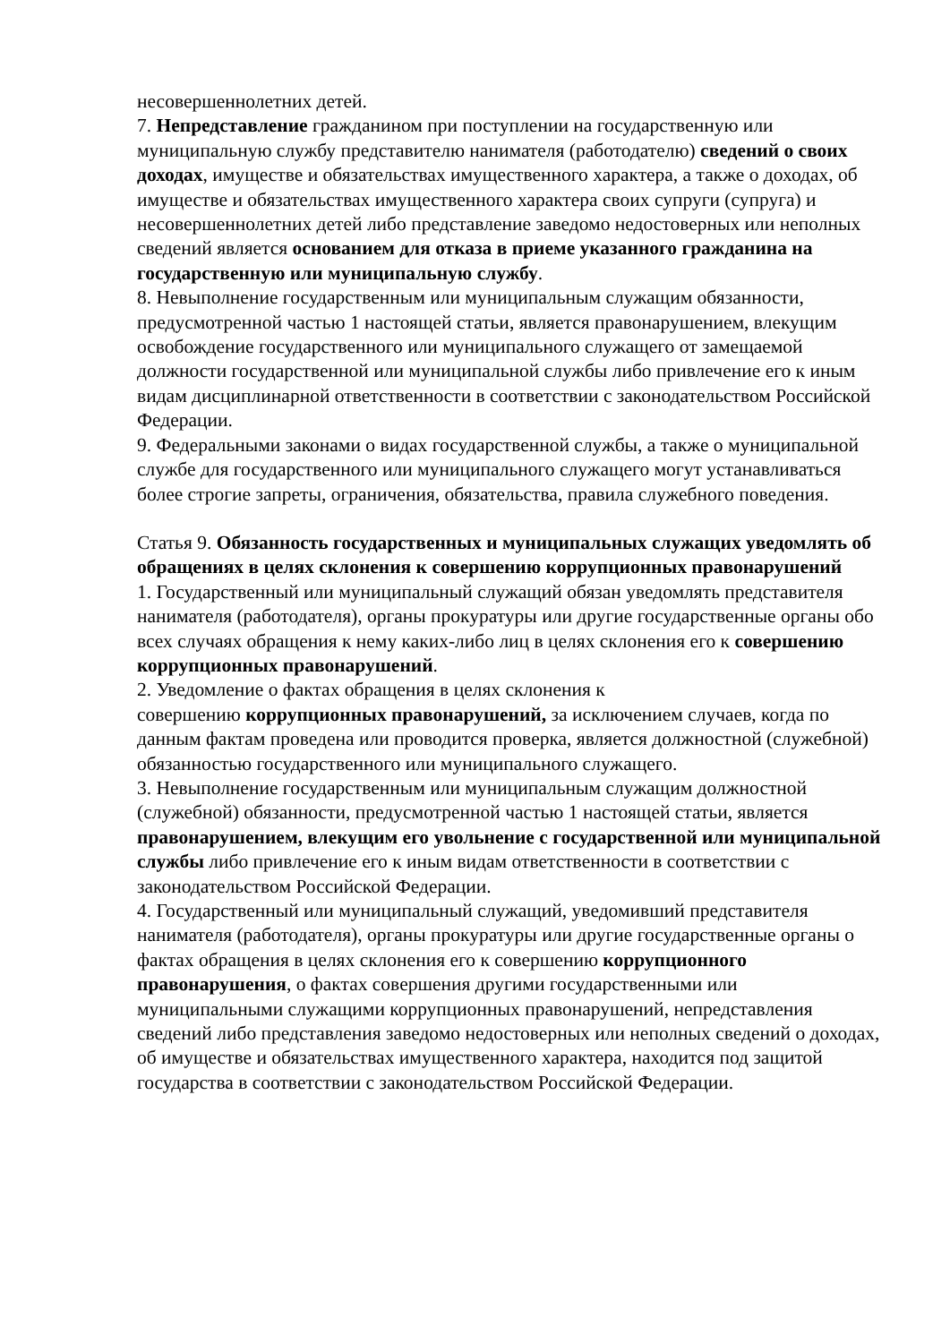несовершеннолетних детей.
7. Непредставление гражданином при поступлении на государственную или муниципальную службу представителю нанимателя (работодателю) сведений о своих доходах, имуществе и обязательствах имущественного характера, а также о доходах, об имуществе и обязательствах имущественного характера своих супруги (супруга) и несовершеннолетних детей либо представление заведомо недостоверных или неполных сведений является основанием для отказа в приеме указанного гражданина на государственную или муниципальную службу.
8. Невыполнение государственным или муниципальным служащим обязанности, предусмотренной частью 1 настоящей статьи, является правонарушением, влекущим освобождение государственного или муниципального служащего от замещаемой должности государственной или муниципальной службы либо привлечение его к иным видам дисциплинарной ответственности в соответствии с законодательством Российской Федерации.
9. Федеральными законами о видах государственной службы, а также о муниципальной службе для государственного или муниципального служащего могут устанавливаться более строгие запреты, ограничения, обязательства, правила служебного поведения.
Статья 9. Обязанность государственных и муниципальных служащих уведомлять об обращениях в целях склонения к совершению коррупционных правонарушений
1. Государственный или муниципальный служащий обязан уведомлять представителя нанимателя (работодателя), органы прокуратуры или другие государственные органы обо всех случаях обращения к нему каких-либо лиц в целях склонения его к совершению коррупционных правонарушений.
2. Уведомление о фактах обращения в целях склонения к
совершению коррупционных правонарушений, за исключением случаев, когда по данным фактам проведена или проводится проверка, является должностной (служебной) обязанностью государственного или муниципального служащего.
3. Невыполнение государственным или муниципальным служащим должностной (служебной) обязанности, предусмотренной частью 1 настоящей статьи, является правонарушением, влекущим его увольнение с государственной или муниципальной службы либо привлечение его к иным видам ответственности в соответствии с законодательством Российской Федерации.
4. Государственный или муниципальный служащий, уведомивший представителя нанимателя (работодателя), органы прокуратуры или другие государственные органы о фактах обращения в целях склонения его к совершению коррупционного правонарушения, о фактах совершения другими государственными или муниципальными служащими коррупционных правонарушений, непредставления сведений либо представления заведомо недостоверных или неполных сведений о доходах, об имуществе и обязательствах имущественного характера, находится под защитой государства в соответствии с законодательством Российской Федерации.